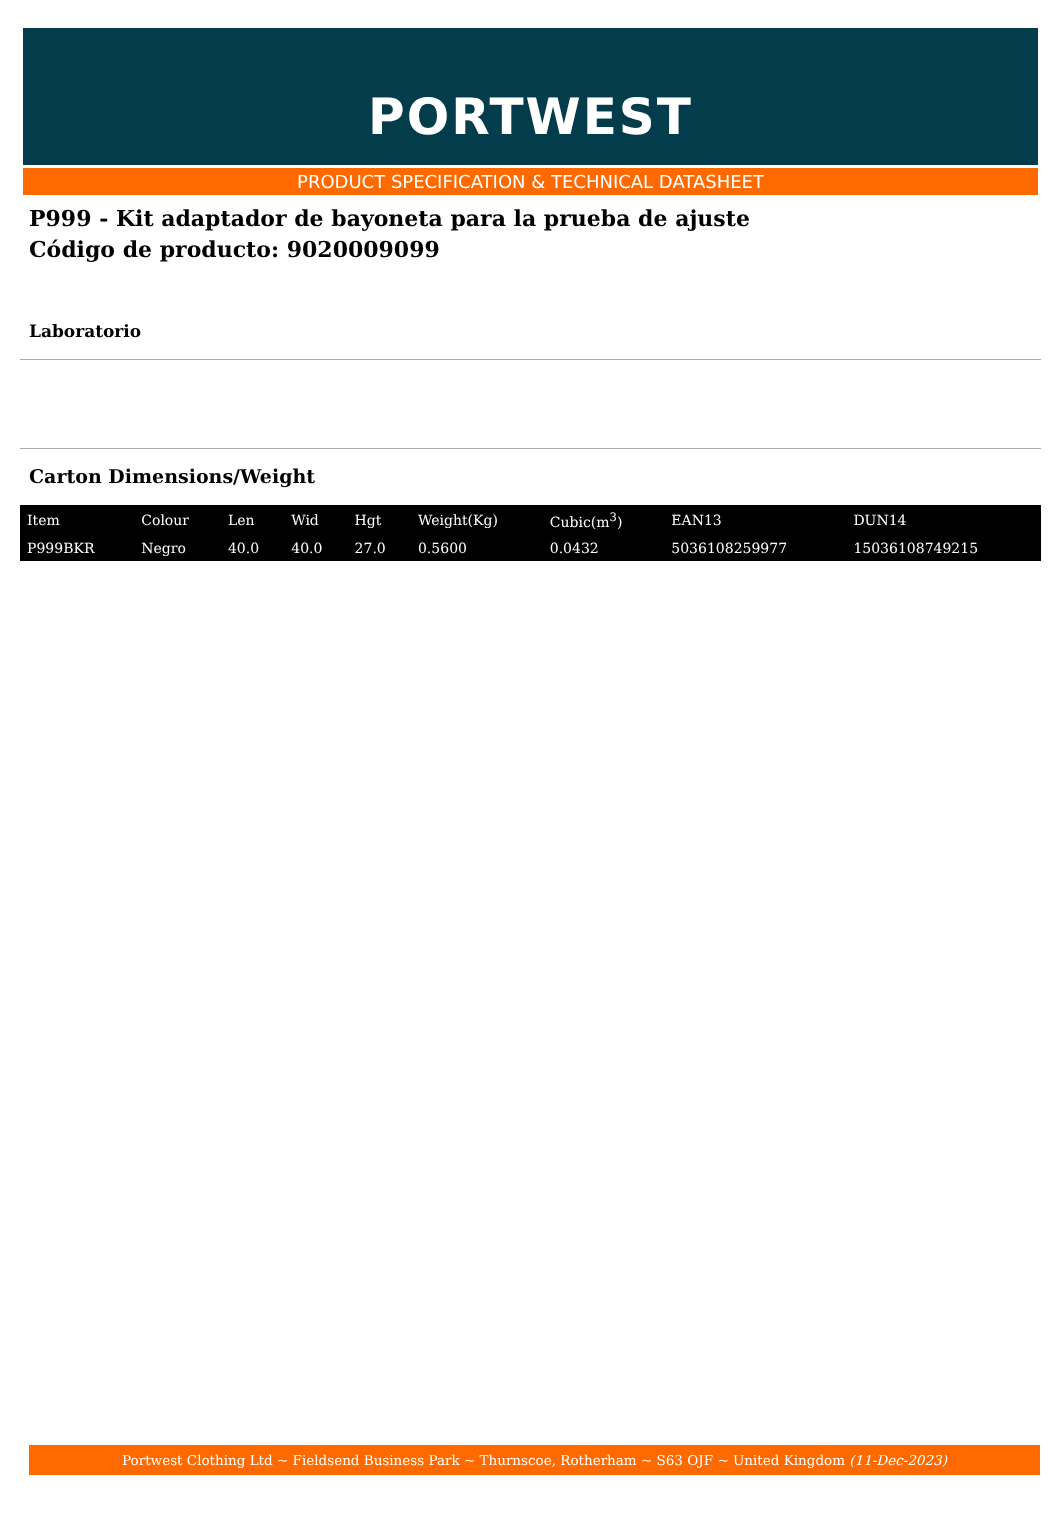PORTWEST
PRODUCT SPECIFICATION & TECHNICAL DATASHEET
P999 - Kit adaptador de bayoneta para la prueba de ajuste
Código de producto: 9020009099
Laboratorio
Carton Dimensions/Weight
| Item | Colour | Len | Wid | Hgt | Weight(Kg) | Cubic(m<sup>3</sup>) | EAN13 | DUN14 |
| P999BKR | Negro | 40.0 | 40.0 | 27.0 | 0.5600 | 0.0432 | 5036108259977 | 15036108749215 |
Portwest Clothing Ltd ~ Fieldsend Business Park ~ Thurnscoe, Rotherham ~ S63 OJF ~ United Kingdom (11-Dec-2023)